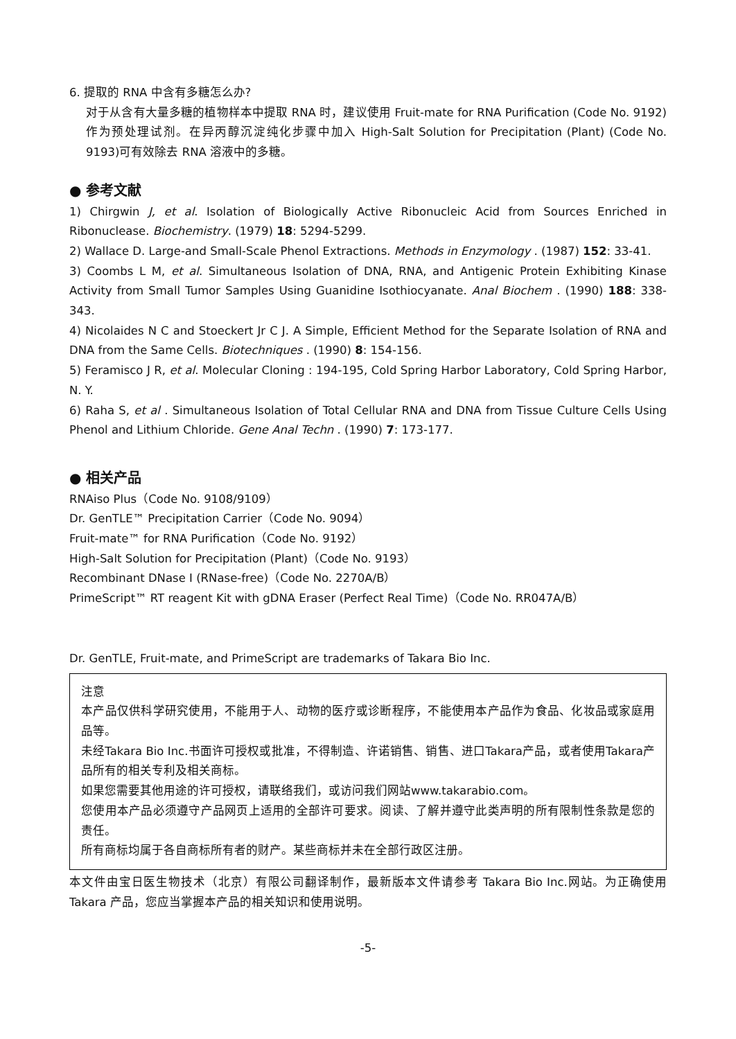6. 提取的 RNA 中含有多糖怎么办?
对于从含有大量多糖的植物样本中提取 RNA 时，建议使用 Fruit-mate for RNA Purification (Code No. 9192)作为预处理试剂。在异丙醇沉淀纯化步骤中加入 High-Salt Solution for Precipitation (Plant) (Code No. 9193)可有效除去 RNA 溶液中的多糖。
● 参考文献
1) Chirgwin J, et al. Isolation of Biologically Active Ribonucleic Acid from Sources Enriched in Ribonuclease. Biochemistry. (1979) 18: 5294-5299.
2) Wallace D. Large-and Small-Scale Phenol Extractions. Methods in Enzymology . (1987) 152: 33-41.
3) Coombs L M, et al. Simultaneous Isolation of DNA, RNA, and Antigenic Protein Exhibiting Kinase Activity from Small Tumor Samples Using Guanidine Isothiocyanate. Anal Biochem . (1990) 188: 338-343.
4) Nicolaides N C and Stoeckert Jr C J. A Simple, Efficient Method for the Separate Isolation of RNA and DNA from the Same Cells. Biotechniques . (1990) 8: 154-156.
5) Feramisco J R, et al. Molecular Cloning : 194-195, Cold Spring Harbor Laboratory, Cold Spring Harbor, N. Y.
6) Raha S, et al . Simultaneous Isolation of Total Cellular RNA and DNA from Tissue Culture Cells Using Phenol and Lithium Chloride. Gene Anal Techn . (1990) 7: 173-177.
● 相关产品
RNAiso Plus（Code No. 9108/9109）
Dr. GenTLE™ Precipitation Carrier（Code No. 9094）
Fruit-mate™ for RNA Purification（Code No. 9192）
High-Salt Solution for Precipitation (Plant)（Code No. 9193）
Recombinant DNase I (RNase-free)（Code No. 2270A/B）
PrimeScript™ RT reagent Kit with gDNA Eraser (Perfect Real Time)（Code No. RR047A/B）
Dr. GenTLE, Fruit-mate, and PrimeScript are trademarks of Takara Bio Inc.
注意
本产品仅供科学研究使用，不能用于人、动物的医疗或诊断程序，不能使用本产品作为食品、化妆品或家庭用品等。
未经Takara Bio Inc.书面许可授权或批准，不得制造、许诺销售、销售、进口Takara产品，或者使用Takara产品所有的相关专利及相关商标。
如果您需要其他用途的许可授权，请联络我们，或访问我们网站www.takarabio.com。
您使用本产品必须遵守产品网页上适用的全部许可要求。阅读、了解并遵守此类声明的所有限制性条款是您的责任。
所有商标均属于各自商标所有者的财产。某些商标并未在全部行政区注册。
本文件由宝日医生物技术（北京）有限公司翻译制作，最新版本文件请参考 Takara Bio Inc.网站。为正确使用 Takara 产品，您应当掌握本产品的相关知识和使用说明。
-5-